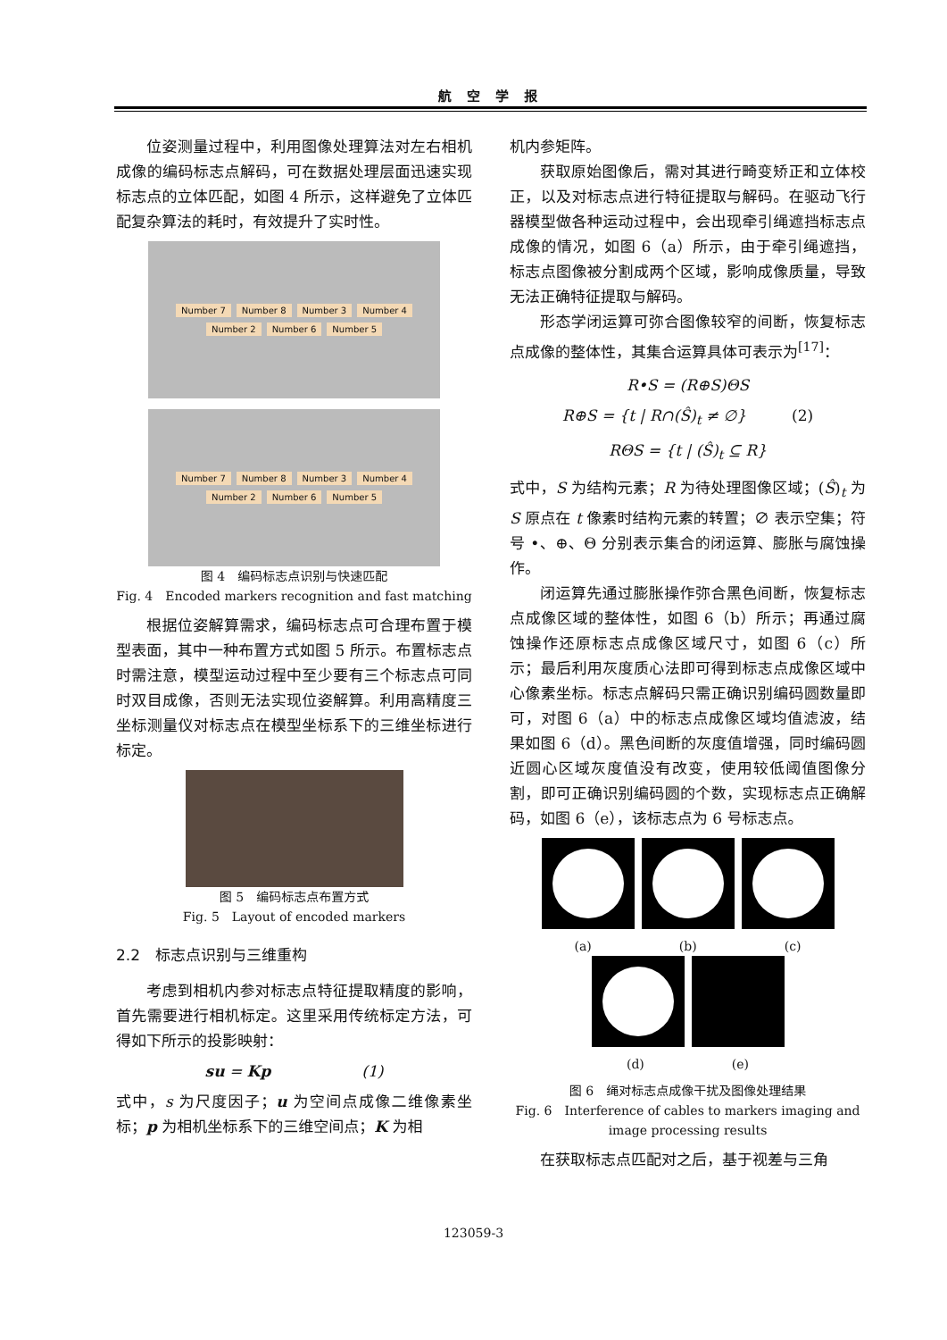航 空 学 报
位姿测量过程中，利用图像处理算法对左右相机成像的编码标志点解码，可在数据处理层面迅速实现标志点的立体匹配，如图 4 所示，这样避免了立体匹配复杂算法的耗时，有效提升了实时性。
Number 7 Number 8 Number 3 Number 4 Number 2 Number 6 Number 5
Number 7 Number 8 Number 3 Number 4 Number 2 Number 6 Number 5
图 4　编码标志点识别与快速匹配
Fig. 4　Encoded markers recognition and fast matching
根据位姿解算需求，编码标志点可合理布置于模型表面，其中一种布置方式如图 5 所示。布置标志点时需注意，模型运动过程中至少要有三个标志点可同时双目成像，否则无法实现位姿解算。利用高精度三坐标测量仪对标志点在模型坐标系下的三维坐标进行标定。
图 5　编码标志点布置方式
Fig. 5　Layout of encoded markers
2.2　标志点识别与三维重构
考虑到相机内参对标志点特征提取精度的影响，首先需要进行相机标定。这里采用传统标定方法，可得如下所示的投影映射：
su = Kp　　　　　　(1)
式中，s 为尺度因子；u 为空间点成像二维像素坐标；p 为相机坐标系下的三维空间点；K 为相
机内参矩阵。
获取原始图像后，需对其进行畸变矫正和立体校正，以及对标志点进行特征提取与解码。在驱动飞行器模型做各种运动过程中，会出现牵引绳遮挡标志点成像的情况，如图 6（a）所示，由于牵引绳遮挡，标志点图像被分割成两个区域，影响成像质量，导致无法正确特征提取与解码。
形态学闭运算可弥合图像较窄的间断，恢复标志点成像的整体性，其集合运算具体可表示为<sup>[17]</sup>：
R•S = (R⊕S)ΘS
R⊕S = {t | R∩(Ŝ)<sub>t</sub> ≠ ∅}　　　(2)
RΘS = {t | (Ŝ)<sub>t</sub> ⊆ R}
式中，S 为结构元素；R 为待处理图像区域；(Ŝ)<sub>t</sub> 为 S 原点在 t 像素时结构元素的转置；∅ 表示空集；符号 •、⊕、Θ 分别表示集合的闭运算、膨胀与腐蚀操作。
闭运算先通过膨胀操作弥合黑色间断，恢复标志点成像区域的整体性，如图 6（b）所示；再通过腐蚀操作还原标志点成像区域尺寸，如图 6（c）所示；最后利用灰度质心法即可得到标志点成像区域中心像素坐标。标志点解码只需正确识别编码圆数量即可，对图 6（a）中的标志点成像区域均值滤波，结果如图 6（d）。黑色间断的灰度值增强，同时编码圆近圆心区域灰度值没有改变，使用较低阈值图像分割，即可正确识别编码圆的个数，实现标志点正确解码，如图 6（e），该标志点为 6 号标志点。
(a)　　　　　　　(b)　　　　　　　(c)
(d)　　　　　　　(e)
图 6　绳对标志点成像干扰及图像处理结果
Fig. 6　Interference of cables to markers imaging and image processing results
在获取标志点匹配对之后，基于视差与三角
123059-3